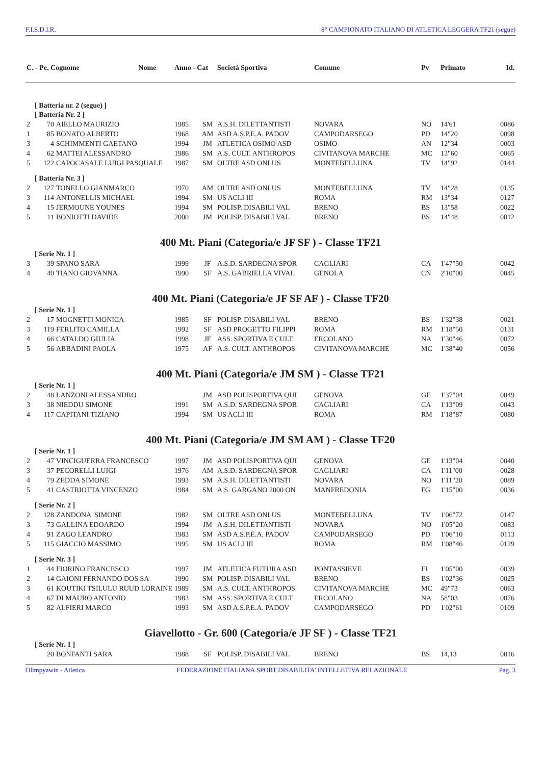F.I.S.D.I.R. 8° CAMPIONATO ITALIANO DI ATLETICA LEGGERA TF21 (segue)
| C. - Pe. Cognome Nome | | | Anno - Cat | | Società Sportiva | Comune | Pv | Primato | Id. |
| --- | --- | --- | --- | --- | --- | --- | --- | --- | --- |
| [ Batteria nr. 2 (segue) ] | | | | | | | | | |
| [ Batteria Nr. 2 ] | | | | | | | | | |
| 2 | 70 | AIELLO MAURIZIO | 1985 | SM | A.S.H. DILETTANTISTI | NOVARA | NO | 14'61 | 0086 |
| 1 | 85 | BONATO ALBERTO | 1968 | AM | ASD A.S.P.E.A. PADOV | CAMPODARSEGO | PD | 14"20 | 0098 |
| 3 | 4 | SCHIMMENTI GAETANO | 1994 | JM | ATLETICA OSIMO ASD | OSIMO | AN | 12"34 | 0003 |
| 4 | 62 | MATTEI ALESSANDRO | 1986 | SM | A.S. CULT. ANTHROPOS | CIVITANOVA MARCHE | MC | 13"60 | 0065 |
| 5 | 122 | CAPOCASALE LUIGI PASQUALE | 1987 | SM | OLTRE ASD ONLUS | MONTEBELLUNA | TV | 14"92 | 0144 |
| [ Batteria Nr. 3 ] | | | | | | | | | |
| 2 | 127 | TONELLO GIANMARCO | 1970 | AM | OLTRE ASD ONLUS | MONTEBELLUNA | TV | 14"28 | 0135 |
| 3 | 114 | ANTONELLIS MICHAEL | 1994 | SM | US ACLI III | ROMA | RM | 13"34 | 0127 |
| 4 | 15 | JERMOUNE YOUNES | 1994 | SM | POLISP. DISABILI VAL | BRENO | BS | 13"58 | 0022 |
| 5 | 11 | BONIOTTI DAVIDE | 2000 | JM | POLISP. DISABILI VAL | BRENO | BS | 14"48 | 0012 |
| 400 Mt. Piani (Categoria/e JF SF ) - Classe TF21 | | | | | | | | | |
| [ Serie Nr. 1 ] | | | | | | | | | |
| 3 | 39 | SPANO SARA | 1999 | JF | A.S.D. SARDEGNA SPOR | CAGLIARI | CA | 1'47"50 | 0042 |
| 4 | 40 | TIANO GIOVANNA | 1990 | SF | A.S. GABRIELLA VIVAL | GENOLA | CN | 2'10"00 | 0045 |
| 400 Mt. Piani (Categoria/e JF SF AF ) - Classe TF20 | | | | | | | | | |
| [ Serie Nr. 1 ] | | | | | | | | | |
| 2 | 17 | MOGNETTI MONICA | 1985 | SF | POLISP. DISABILI VAL | BRENO | BS | 1'32"38 | 0021 |
| 3 | 119 | FERLITO CAMILLA | 1992 | SF | ASD PROGETTO FILIPPI | ROMA | RM | 1'18"50 | 0131 |
| 4 | 66 | CATALDO GIULIA | 1998 | JF | ASS. SPORTIVA E CULT | ERCOLANO | NA | 1'30"46 | 0072 |
| 5 | 56 | ABBADINI PAOLA | 1975 | AF | A.S. CULT. ANTHROPOS | CIVITANOVA MARCHE | MC | 1'38"40 | 0056 |
| 400 Mt. Piani (Categoria/e JM SM ) - Classe TF21 | | | | | | | | | |
| [ Serie Nr. 1 ] | | | | | | | | | |
| 2 | 48 | LANZONI ALESSANDRO | | JM | ASD POLISPORTIVA QUI | GENOVA | GE | 1'37"04 | 0049 |
| 3 | 38 | NIEDDU SIMONE | 1991 | SM | A.S.D. SARDEGNA SPOR | CAGLIARI | CA | 1'13"09 | 0043 |
| 4 | 117 | CAPITANI TIZIANO | 1994 | SM | US ACLI III | ROMA | RM | 1'18"87 | 0080 |
| 400 Mt. Piani (Categoria/e JM SM AM ) - Classe TF20 | | | | | | | | | |
| [ Serie Nr. 1 ] | | | | | | | | | |
| 2 | 47 | VINCIGUERRA FRANCESCO | 1997 | JM | ASD POLISPORTIVA QUI | GENOVA | GE | 1'13"04 | 0040 |
| 3 | 37 | PECORELLI LUIGI | 1976 | AM | A.S.D. SARDEGNA SPOR | CAGLIARI | CA | 1'11"00 | 0028 |
| 4 | 79 | ZEDDA SIMONE | 1993 | SM | A.S.H. DILETTANTISTI | NOVARA | NO | 1'11"20 | 0089 |
| 5 | 41 | CASTRIOTTA VINCENZO | 1984 | SM | A.S. GARGANO 2000 ON | MANFREDONIA | FG | 1'15"00 | 0036 |
| [ Serie Nr. 2 ] | | | | | | | | | |
| 2 | 128 | ZANDONA' SIMONE | 1982 | SM | OLTRE ASD ONLUS | MONTEBELLUNA | TV | 1'06"72 | 0147 |
| 3 | 73 | GALLINA EDOARDO | 1994 | JM | A.S.H. DILETTANTISTI | NOVARA | NO | 1'05"20 | 0083 |
| 4 | 91 | ZAGO LEANDRO | 1983 | SM | ASD A.S.P.E.A. PADOV | CAMPODARSEGO | PD | 1'06"10 | 0113 |
| 5 | 115 | GIACCIO MASSIMO | 1995 | SM | US ACLI III | ROMA | RM | 1'08"46 | 0129 |
| [ Serie Nr. 3 ] | | | | | | | | | |
| 1 | 44 | FIORINO FRANCESCO | 1997 | JM | ATLETICA FUTURA ASD | PONTASSIEVE | FI | 1'05"00 | 0039 |
| 2 | 14 | GAIONI FERNANDO DOS SA | 1990 | SM | POLISP. DISABILI VAL | BRENO | BS | 1'02"36 | 0025 |
| 3 | 61 | KOUTIKI TSILULU RUUD LORAINE | 1989 | SM | A.S. CULT. ANTHROPOS | CIVITANOVA MARCHE | MC | 49"73 | 0063 |
| 4 | 67 | DI MAURO ANTONIO | 1983 | SM | ASS. SPORTIVA E CULT | ERCOLANO | NA | 58"03 | 0076 |
| 5 | 82 | ALFIERI MARCO | 1993 | SM | ASD A.S.P.E.A. PADOV | CAMPODARSEGO | PD | 1'02"61 | 0109 |
| Giavellotto - Gr. 600 (Categoria/e JF SF ) - Classe TF21 | | | | | | | | | |
| [ Serie Nr. 1 ] | | | | | | | | | |
| | 20 | BONFANTI SARA | 1988 | SF | POLISP. DISABILI VAL | BRENO | BS | 14,13 | 0016 |
Olimpyawin - Atletica FEDERAZIONE ITALIANA SPORT DISABILITA' INTELLETIVA RELAZIONALE Pag. 3